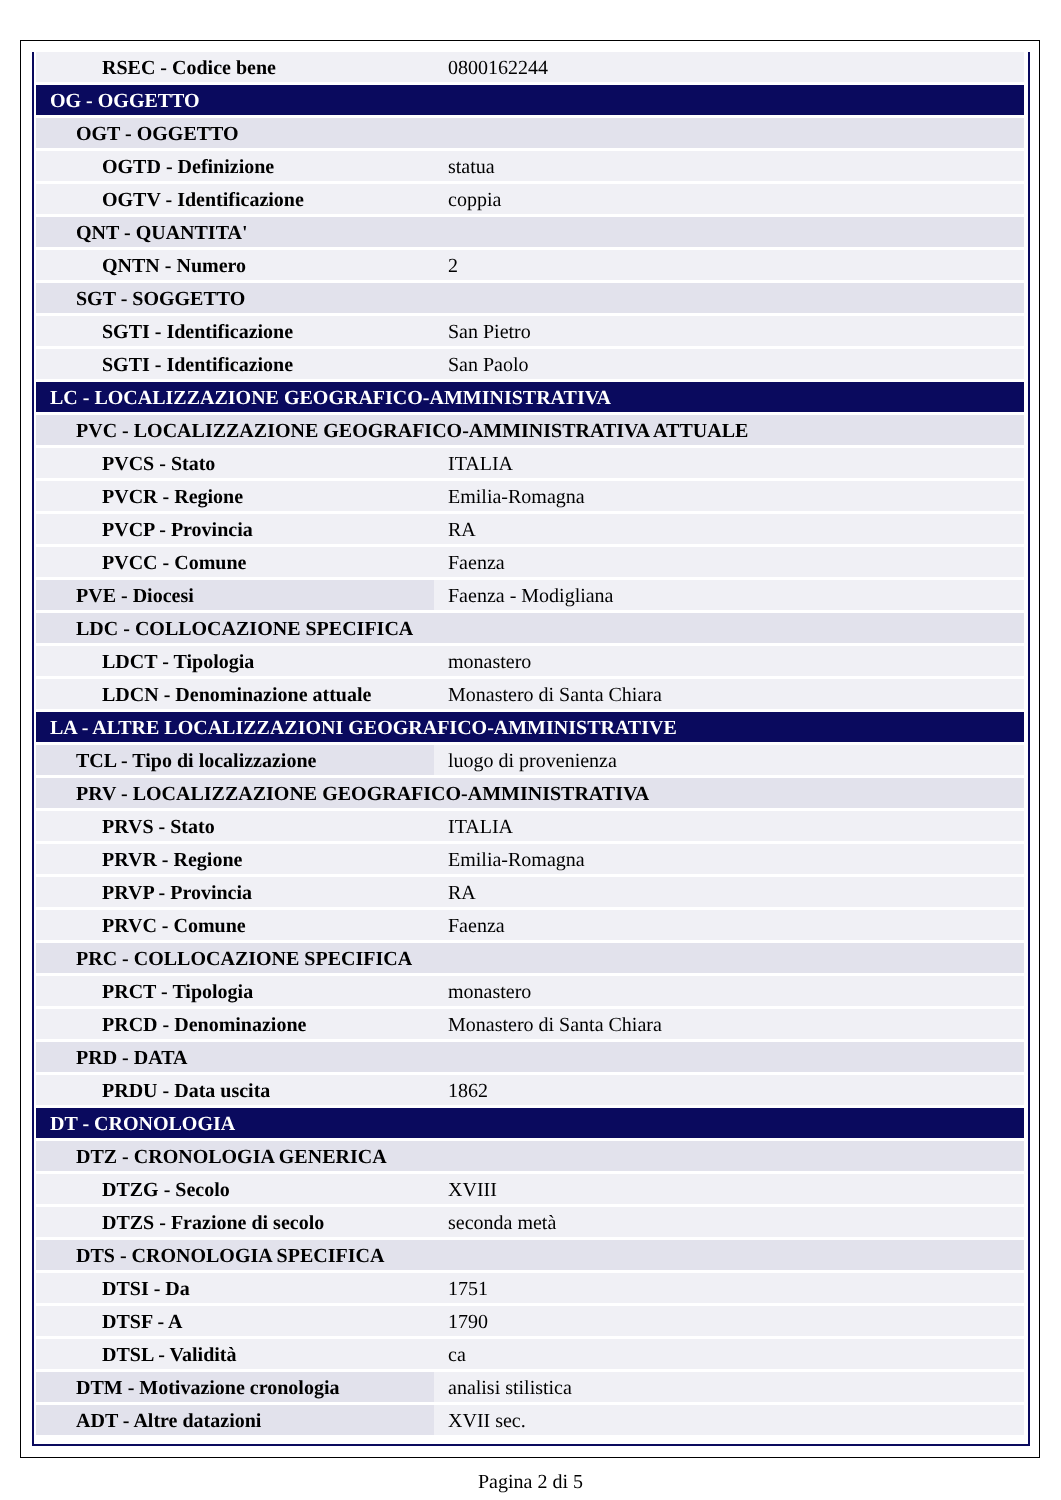| RSEC - Codice bene | 0800162244 |
| OG - OGGETTO | |
| OGT - OGGETTO | |
| OGTD - Definizione | statua |
| OGTV - Identificazione | coppia |
| QNT - QUANTITA' | |
| QNTN - Numero | 2 |
| SGT - SOGGETTO | |
| SGTI - Identificazione | San Pietro |
| SGTI - Identificazione | San Paolo |
| LC - LOCALIZZAZIONE GEOGRAFICO-AMMINISTRATIVA | |
| PVC - LOCALIZZAZIONE GEOGRAFICO-AMMINISTRATIVA ATTUALE | |
| PVCS - Stato | ITALIA |
| PVCR - Regione | Emilia-Romagna |
| PVCP - Provincia | RA |
| PVCC - Comune | Faenza |
| PVE - Diocesi | Faenza - Modigliana |
| LDC - COLLOCAZIONE SPECIFICA | |
| LDCT - Tipologia | monastero |
| LDCN - Denominazione attuale | Monastero di Santa Chiara |
| LA - ALTRE LOCALIZZAZIONI GEOGRAFICO-AMMINISTRATIVE | |
| TCL - Tipo di localizzazione | luogo di provenienza |
| PRV - LOCALIZZAZIONE GEOGRAFICO-AMMINISTRATIVA | |
| PRVS - Stato | ITALIA |
| PRVR - Regione | Emilia-Romagna |
| PRVP - Provincia | RA |
| PRVC - Comune | Faenza |
| PRC - COLLOCAZIONE SPECIFICA | |
| PRCT - Tipologia | monastero |
| PRCD - Denominazione | Monastero di Santa Chiara |
| PRD - DATA | |
| PRDU - Data uscita | 1862 |
| DT - CRONOLOGIA | |
| DTZ - CRONOLOGIA GENERICA | |
| DTZG - Secolo | XVIII |
| DTZS - Frazione di secolo | seconda metà |
| DTS - CRONOLOGIA SPECIFICA | |
| DTSI - Da | 1751 |
| DTSF - A | 1790 |
| DTSL - Validità | ca |
| DTM - Motivazione cronologia | analisi stilistica |
| ADT - Altre datazioni | XVII sec. |
Pagina 2 di 5